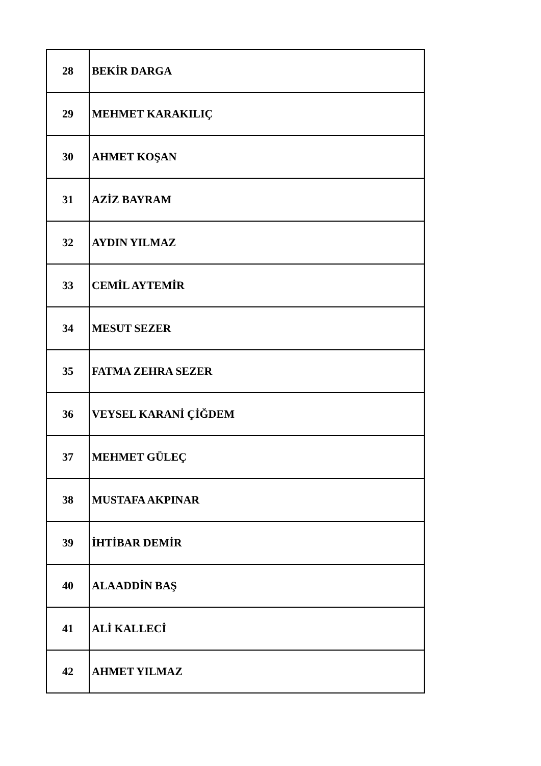| 28 | BEKİR DARGA |
| 29 | MEHMET KARAKILIÇ |
| 30 | AHMET KOŞAN |
| 31 | AZİZ BAYRAM |
| 32 | AYDIN YILMAZ |
| 33 | CEMİL AYTEMİR |
| 34 | MESUT SEZER |
| 35 | FATMA ZEHRA SEZER |
| 36 | VEYSEL KARANİ ÇİĞDEM |
| 37 | MEHMET GÜLEÇ |
| 38 | MUSTAFA AKPINAR |
| 39 | İHTİBAR DEMİR |
| 40 | ALAADDİN BAŞ |
| 41 | ALİ KALLECİ |
| 42 | AHMET YILMAZ |